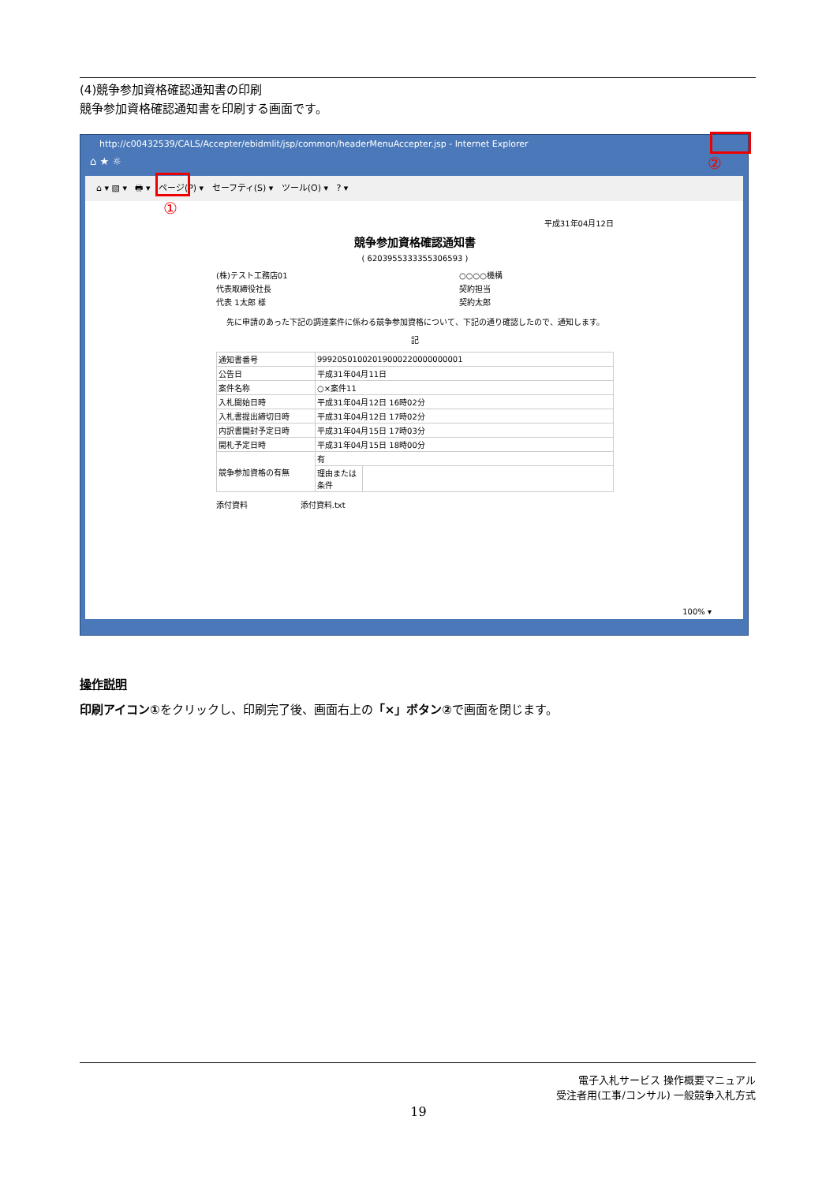(4)競争参加資格確認通知書の印刷
競争参加資格確認通知書を印刷する画面です。
http://c00432539/CALS/Accepter/ebidmlit/jsp/common/headerMenuAccepter.jsp - Internet Explorer
⌂ ★ ☼
⌂ ▾ ▧ ▾ 🖶 ▾ ページ(P) ▾ セーフティ(S) ▾ ツール(O) ▾ ? ▾
平成31年04月12日
競争参加資格確認通知書
( 6203955333355306593 )
(株)テスト工務店01
代表取締役社長
代表 1太郎 様
○○○○機構
契約担当
契約太郎
先に申請のあった下記の調達案件に係わる競争参加資格について、下記の通り確認したので、通知します。
記
| 通知書番号 | 99920501002019000220000000001 | |
| 公告日 | 平成31年04月11日 | |
| 案件名称 | ○×案件11 | |
| 入札開始日時 | 平成31年04月12日 16時02分 | |
| 入札書提出締切日時 | 平成31年04月12日 17時02分 | |
| 内訳書開封予定日時 | 平成31年04月15日 17時03分 | |
| 開札予定日時 | 平成31年04月15日 18時00分 | |
| 競争参加資格の有無 | 有 | |
| | 理由または条件 | |
添付資料 添付資料.txt
100% ▾
①
②
操作説明
印刷アイコン①をクリックし、印刷完了後、画面右上の「×」ボタン②で画面を閉じます。
電子入札サービス 操作概要マニュアル
受注者用(工事/コンサル) 一般競争入札方式
19